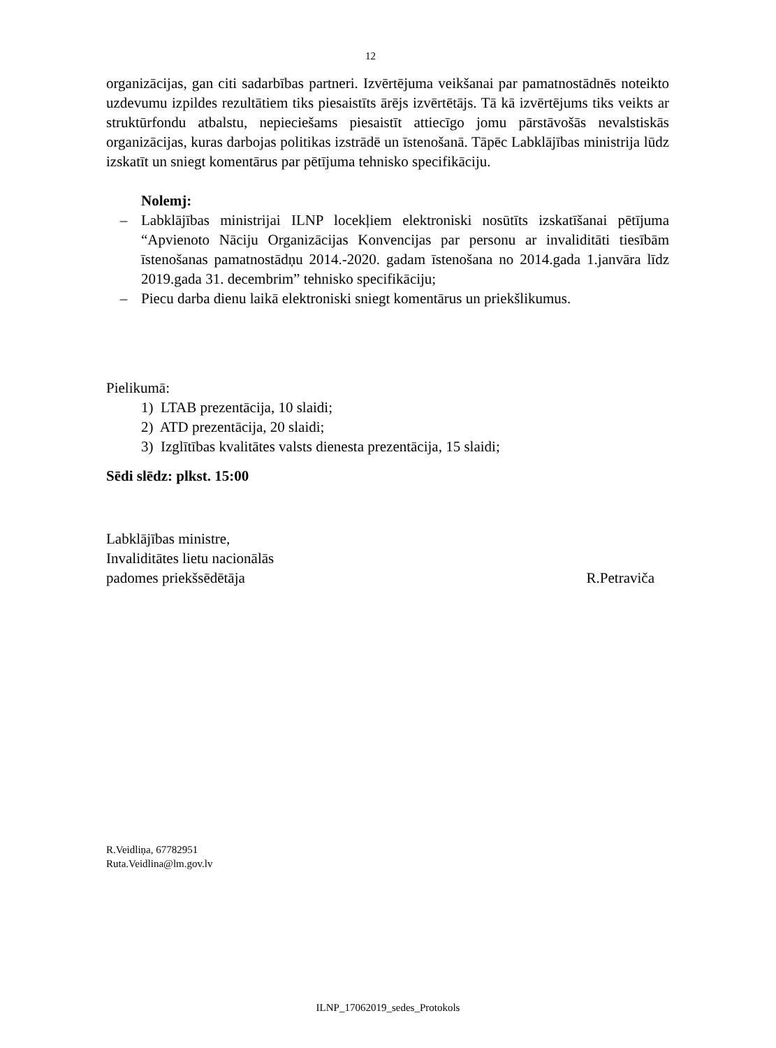12
organizācijas, gan citi sadarbības partneri. Izvērtējuma veikšanai par pamatnostādnēs noteikto uzdevumu izpildes rezultātiem tiks piesaistīts ārējs izvērtētājs. Tā kā izvērtējums tiks veikts ar struktūrfondu atbalstu, nepieciešams piesaistīt attiecīgo jomu pārstāvošās nevalstiskās organizācijas, kuras darbojas politikas izstrādē un īstenošanā. Tāpēc Labklājības ministrija lūdz izskatīt un sniegt komentārus par pētījuma tehnisko specifikāciju.
Nolemj:
– Labklājības ministrijai ILNP locekļiem elektroniski nosūtīts izskatīšanai pētījuma “Apvienoto Nāciju Organizācijas Konvencijas par personu ar invaliditāti tiesībām īstenošanas pamatnostādņu 2014.-2020. gadam īstenošana no 2014.gada 1.janvāra līdz 2019.gada 31. decembrim” tehnisko specifikāciju;
– Piecu darba dienu laikā elektroniski sniegt komentārus un priekšlikumus.
Pielikumā:
1) LTAB prezentācija, 10 slaidi;
2) ATD prezentācija, 20 slaidi;
3) Izglītības kvalitātes valsts dienesta prezentācija, 15 slaidi;
Sēdi slēdz: plkst. 15:00
Labklājības ministre,
Invaliditātes lietu nacionālās
padomes priekšsēdētāja R.Petraviča
R.Veidliņa, 67782951
Ruta.Veidlina@lm.gov.lv
ILNP_17062019_sedes_Protokols